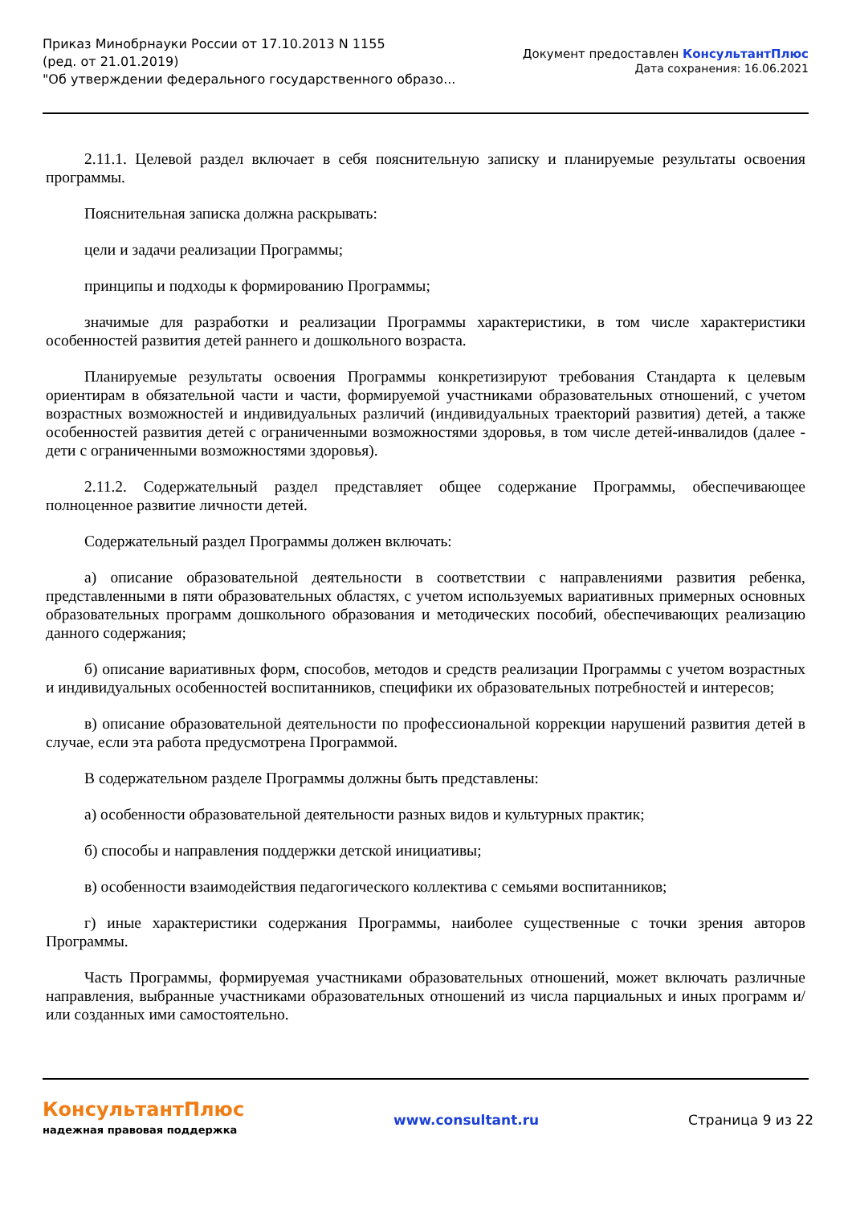Приказ Минобрнауки России от 17.10.2013 N 1155
(ред. от 21.01.2019)
"Об утверждении федерального государственного образо...
Документ предоставлен КонсультантПлюс
Дата сохранения: 16.06.2021
2.11.1. Целевой раздел включает в себя пояснительную записку и планируемые результаты освоения программы.
Пояснительная записка должна раскрывать:
цели и задачи реализации Программы;
принципы и подходы к формированию Программы;
значимые для разработки и реализации Программы характеристики, в том числе характеристики особенностей развития детей раннего и дошкольного возраста.
Планируемые результаты освоения Программы конкретизируют требования Стандарта к целевым ориентирам в обязательной части и части, формируемой участниками образовательных отношений, с учетом возрастных возможностей и индивидуальных различий (индивидуальных траекторий развития) детей, а также особенностей развития детей с ограниченными возможностями здоровья, в том числе детей-инвалидов (далее - дети с ограниченными возможностями здоровья).
2.11.2. Содержательный раздел представляет общее содержание Программы, обеспечивающее полноценное развитие личности детей.
Содержательный раздел Программы должен включать:
а) описание образовательной деятельности в соответствии с направлениями развития ребенка, представленными в пяти образовательных областях, с учетом используемых вариативных примерных основных образовательных программ дошкольного образования и методических пособий, обеспечивающих реализацию данного содержания;
б) описание вариативных форм, способов, методов и средств реализации Программы с учетом возрастных и индивидуальных особенностей воспитанников, специфики их образовательных потребностей и интересов;
в) описание образовательной деятельности по профессиональной коррекции нарушений развития детей в случае, если эта работа предусмотрена Программой.
В содержательном разделе Программы должны быть представлены:
а) особенности образовательной деятельности разных видов и культурных практик;
б) способы и направления поддержки детской инициативы;
в) особенности взаимодействия педагогического коллектива с семьями воспитанников;
г) иные характеристики содержания Программы, наиболее существенные с точки зрения авторов Программы.
Часть Программы, формируемая участниками образовательных отношений, может включать различные направления, выбранные участниками образовательных отношений из числа парциальных и иных программ и/или созданных ими самостоятельно.
КонсультантПлюс
надежная правовая поддержка
www.consultant.ru Страница 9 из 22